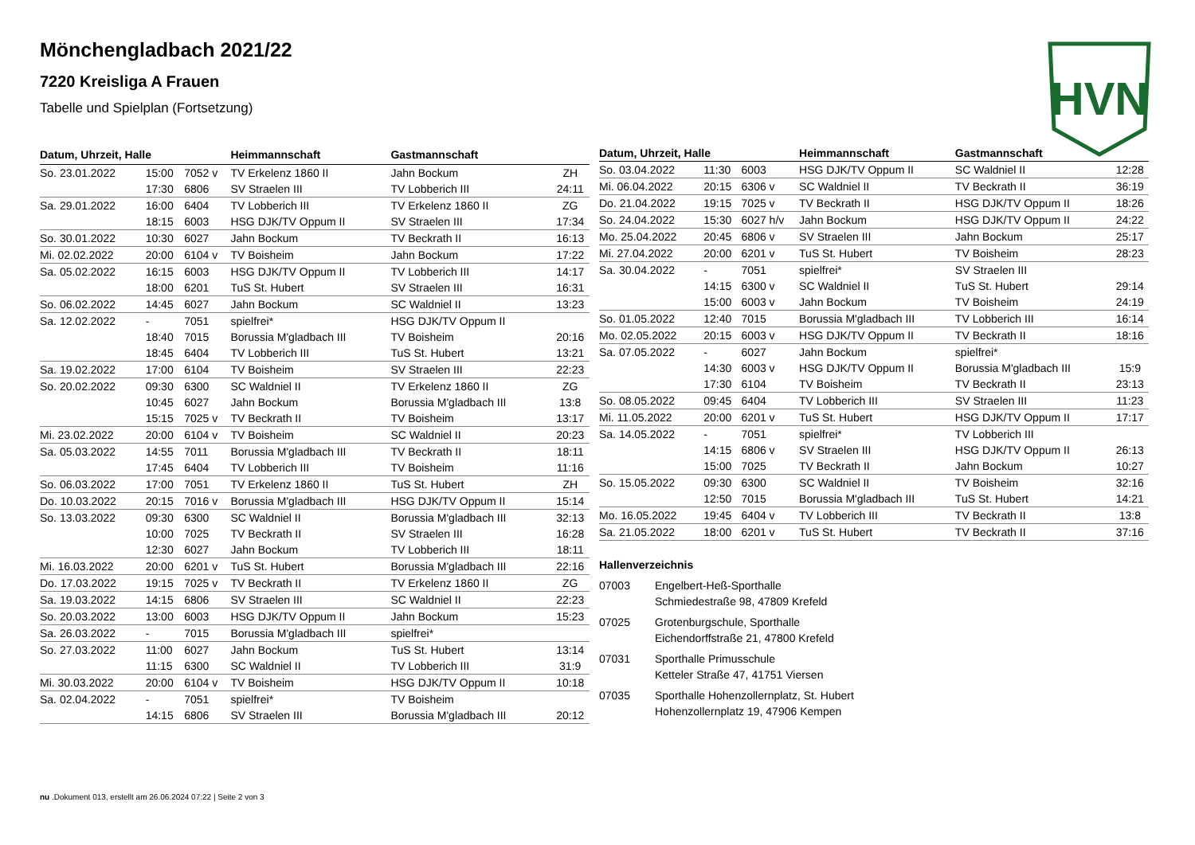HVN
Mönchengladbach 2021/22
7220 Kreisliga A Frauen
Tabelle und Spielplan (Fortsetzung)
| Datum, Uhrzeit, Halle | | | Heimmannschaft | Gastmannschaft | |
| --- | --- | --- | --- | --- | --- |
| So. 23.01.2022 | 15:00 | 7052 v | TV Erkelenz 1860 II | Jahn Bockum | ZH |
| | 17:30 | 6806 | SV Straelen III | TV Lobberich III | 24:11 |
| Sa. 29.01.2022 | 16:00 | 6404 | TV Lobberich III | TV Erkelenz 1860 II | ZG |
| | 18:15 | 6003 | HSG DJK/TV Oppum II | SV Straelen III | 17:34 |
| So. 30.01.2022 | 10:30 | 6027 | Jahn Bockum | TV Beckrath II | 16:13 |
| Mi. 02.02.2022 | 20:00 | 6104 v | TV Boisheim | Jahn Bockum | 17:22 |
| Sa. 05.02.2022 | 16:15 | 6003 | HSG DJK/TV Oppum II | TV Lobberich III | 14:17 |
| | 18:00 | 6201 | TuS St. Hubert | SV Straelen III | 16:31 |
| So. 06.02.2022 | 14:45 | 6027 | Jahn Bockum | SC Waldniel II | 13:23 |
| Sa. 12.02.2022 | - | 7051 | spielfrei* | HSG DJK/TV Oppum II | |
| | 18:40 | 7015 | Borussia M'gladbach III | TV Boisheim | 20:16 |
| | 18:45 | 6404 | TV Lobberich III | TuS St. Hubert | 13:21 |
| Sa. 19.02.2022 | 17:00 | 6104 | TV Boisheim | SV Straelen III | 22:23 |
| So. 20.02.2022 | 09:30 | 6300 | SC Waldniel II | TV Erkelenz 1860 II | ZG |
| | 10:45 | 6027 | Jahn Bockum | Borussia M'gladbach III | 13:8 |
| | 15:15 | 7025 v | TV Beckrath II | TV Boisheim | 13:17 |
| Mi. 23.02.2022 | 20:00 | 6104 v | TV Boisheim | SC Waldniel II | 20:23 |
| Sa. 05.03.2022 | 14:55 | 7011 | Borussia M'gladbach III | TV Beckrath II | 18:11 |
| | 17:45 | 6404 | TV Lobberich III | TV Boisheim | 11:16 |
| So. 06.03.2022 | 17:00 | 7051 | TV Erkelenz 1860 II | TuS St. Hubert | ZH |
| Do. 10.03.2022 | 20:15 | 7016 v | Borussia M'gladbach III | HSG DJK/TV Oppum II | 15:14 |
| So. 13.03.2022 | 09:30 | 6300 | SC Waldniel II | Borussia M'gladbach III | 32:13 |
| | 10:00 | 7025 | TV Beckrath II | SV Straelen III | 16:28 |
| | 12:30 | 6027 | Jahn Bockum | TV Lobberich III | 18:11 |
| Mi. 16.03.2022 | 20:00 | 6201 v | TuS St. Hubert | Borussia M'gladbach III | 22:16 |
| Do. 17.03.2022 | 19:15 | 7025 v | TV Beckrath II | TV Erkelenz 1860 II | ZG |
| Sa. 19.03.2022 | 14:15 | 6806 | SV Straelen III | SC Waldniel II | 22:23 |
| So. 20.03.2022 | 13:00 | 6003 | HSG DJK/TV Oppum II | Jahn Bockum | 15:23 |
| Sa. 26.03.2022 | - | 7015 | Borussia M'gladbach III | spielfrei* | |
| So. 27.03.2022 | 11:00 | 6027 | Jahn Bockum | TuS St. Hubert | 13:14 |
| | 11:15 | 6300 | SC Waldniel II | TV Lobberich III | 31:9 |
| Mi. 30.03.2022 | 20:00 | 6104 v | TV Boisheim | HSG DJK/TV Oppum II | 10:18 |
| Sa. 02.04.2022 | - | 7051 | spielfrei* | TV Boisheim | |
| | 14:15 | 6806 | SV Straelen III | Borussia M'gladbach III | 20:12 |
| Datum, Uhrzeit, Halle | | | Heimmannschaft | Gastmannschaft | |
| --- | --- | --- | --- | --- | --- |
| So. 03.04.2022 | 11:30 | 6003 | HSG DJK/TV Oppum II | SC Waldniel II | 12:28 |
| Mi. 06.04.2022 | 20:15 | 6306 v | SC Waldniel II | TV Beckrath II | 36:19 |
| Do. 21.04.2022 | 19:15 | 7025 v | TV Beckrath II | HSG DJK/TV Oppum II | 18:26 |
| So. 24.04.2022 | 15:30 | 6027 h/v | Jahn Bockum | HSG DJK/TV Oppum II | 24:22 |
| Mo. 25.04.2022 | 20:45 | 6806 v | SV Straelen III | Jahn Bockum | 25:17 |
| Mi. 27.04.2022 | 20:00 | 6201 v | TuS St. Hubert | TV Boisheim | 28:23 |
| Sa. 30.04.2022 | - | 7051 | spielfrei* | SV Straelen III | |
| | 14:15 | 6300 v | SC Waldniel II | TuS St. Hubert | 29:14 |
| | 15:00 | 6003 v | Jahn Bockum | TV Boisheim | 24:19 |
| So. 01.05.2022 | 12:40 | 7015 | Borussia M'gladbach III | TV Lobberich III | 16:14 |
| Mo. 02.05.2022 | 20:15 | 6003 v | HSG DJK/TV Oppum II | TV Beckrath II | 18:16 |
| Sa. 07.05.2022 | - | 6027 | Jahn Bockum | spielfrei* | |
| | 14:30 | 6003 v | HSG DJK/TV Oppum II | Borussia M'gladbach III | 15:9 |
| | 17:30 | 6104 | TV Boisheim | TV Beckrath II | 23:13 |
| So. 08.05.2022 | 09:45 | 6404 | TV Lobberich III | SV Straelen III | 11:23 |
| Mi. 11.05.2022 | 20:00 | 6201 v | TuS St. Hubert | HSG DJK/TV Oppum II | 17:17 |
| Sa. 14.05.2022 | - | 7051 | spielfrei* | TV Lobberich III | |
| | 14:15 | 6806 v | SV Straelen III | HSG DJK/TV Oppum II | 26:13 |
| | 15:00 | 7025 | TV Beckrath II | Jahn Bockum | 10:27 |
| So. 15.05.2022 | 09:30 | 6300 | SC Waldniel II | TV Boisheim | 32:16 |
| | 12:50 | 7015 | Borussia M'gladbach III | TuS St. Hubert | 14:21 |
| Mo. 16.05.2022 | 19:45 | 6404 v | TV Lobberich III | TV Beckrath II | 13:8 |
| Sa. 21.05.2022 | 18:00 | 6201 v | TuS St. Hubert | TV Beckrath II | 37:16 |
Hallenverzeichnis
07003 Engelbert-Heß-Sporthalle
Schmiedestraße 98, 47809 Krefeld
07025 Grotenburgschule, Sporthalle
Eichendorffstraße 21, 47800 Krefeld
07031 Sporthalle Primusschule
Ketteler Straße 47, 41751 Viersen
07035 Sporthalle Hohenzollernplatz, St. Hubert
Hohenzollernplatz 19, 47906 Kempen
nu .Dokument 013, erstellt am 26.06.2024 07:22 | Seite 2 von 3